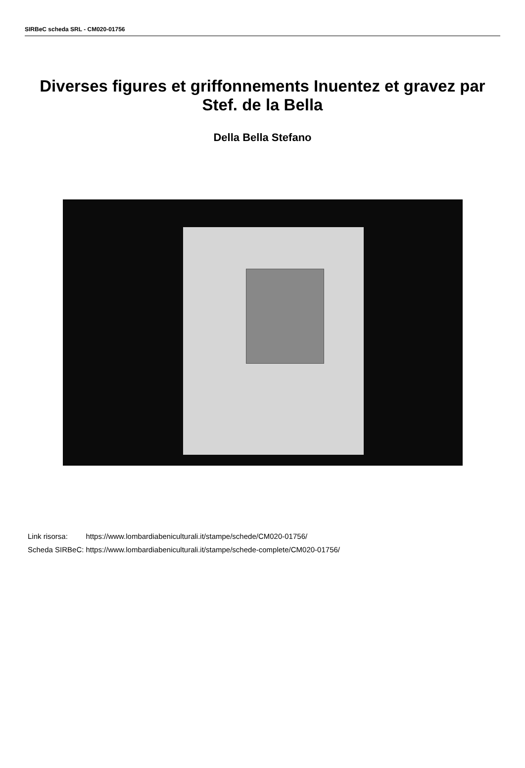SIRBeC scheda SRL - CM020-01756
Diverses figures et griffonnements Inuentez et gravez par Stef. de la Bella
Della Bella Stefano
| Link risorsa: | https://www.lombardiabeniculturali.it/stampe/schede/CM020-01756/ |
| Scheda SIRBeC: | https://www.lombardiabeniculturali.it/stampe/schede-complete/CM020-01756/ |